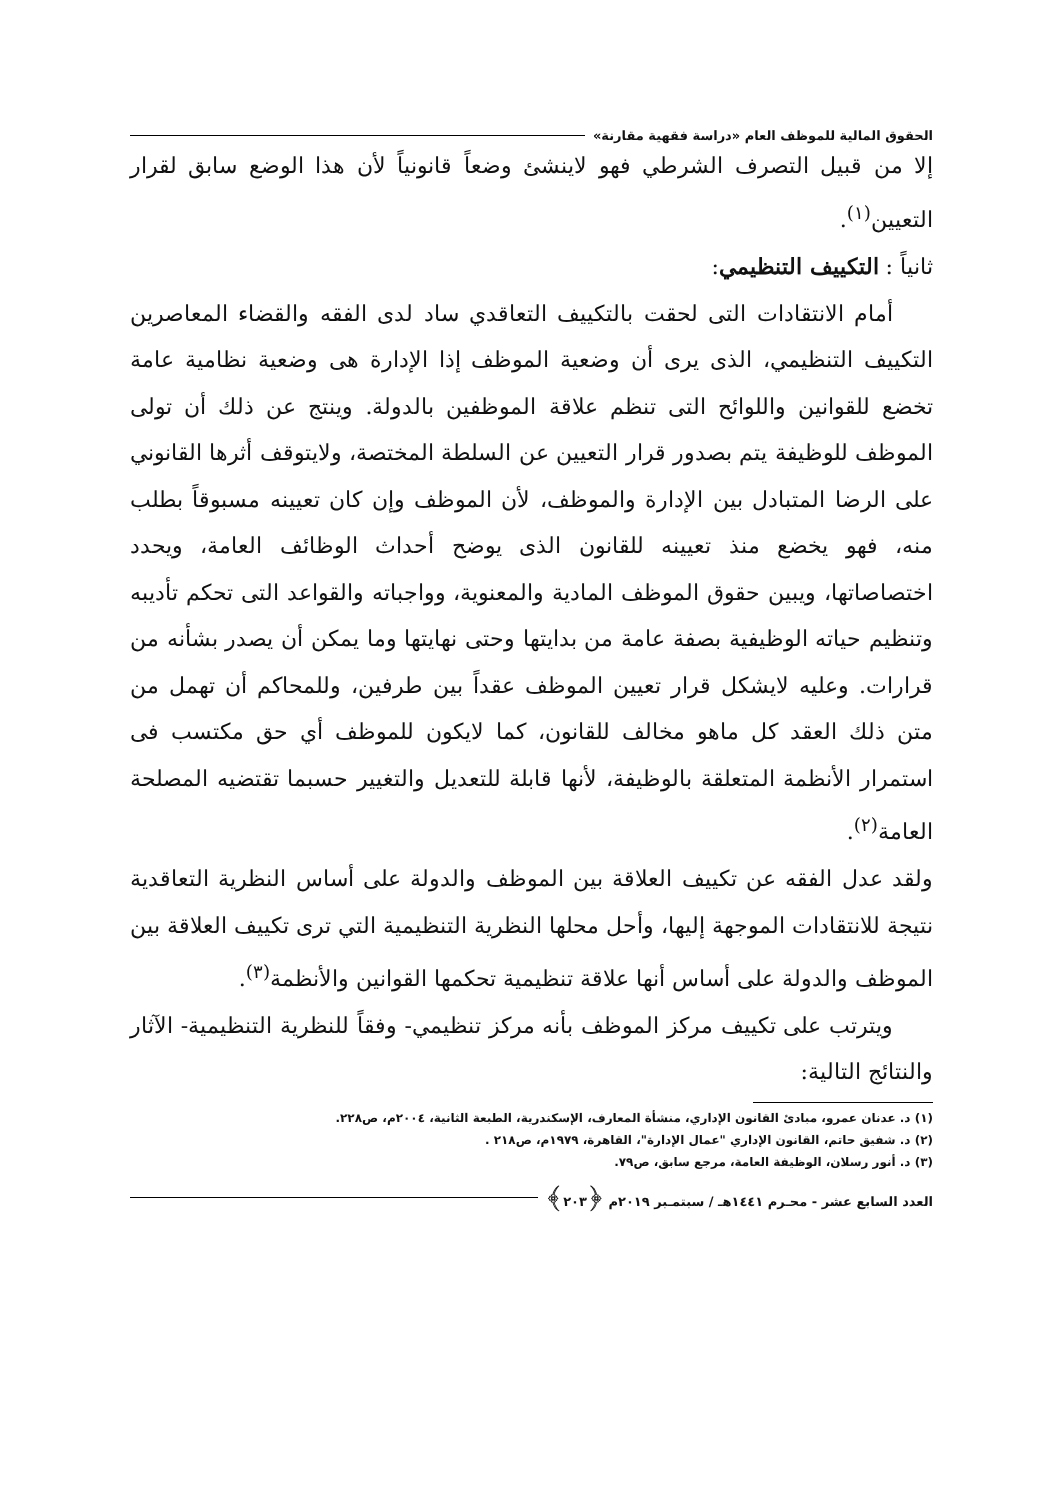الحقوق المالية للموظف العام «دراسة فقهية مقارنة»
إلا من قبيل التصرف الشرطي فهو لاينشئ وضعاً قانونياً لأن هذا الوضع سابق لقرار التعيين<sup>(١)</sup>.
ثانياً : التكييف التنظيمي:
أمام الانتقادات التى لحقت بالتكييف التعاقدي ساد لدى الفقه والقضاء المعاصرين التكييف التنظيمي، الذى يرى أن وضعية الموظف إذا الإدارة هى وضعية نظامية عامة تخضع للقوانين واللوائح التى تنظم علاقة الموظفين بالدولة. وينتج عن ذلك أن تولى الموظف للوظيفة يتم بصدور قرار التعيين عن السلطة المختصة، ولايتوقف أثرها القانوني على الرضا المتبادل بين الإدارة والموظف، لأن الموظف وإن كان تعيينه مسبوقاً بطلب منه، فهو يخضع منذ تعيينه للقانون الذى يوضح أحداث الوظائف العامة، ويحدد اختصاصاتها، ويبين حقوق الموظف المادية والمعنوية، وواجباته والقواعد التى تحكم تأديبه وتنظيم حياته الوظيفية بصفة عامة من بدايتها وحتى نهايتها وما يمكن أن يصدر بشأنه من قرارات. وعليه لايشكل قرار تعيين الموظف عقداً بين طرفين، وللمحاكم أن تهمل من متن ذلك العقد كل ماهو مخالف للقانون، كما لايكون للموظف أي حق مكتسب فى استمرار الأنظمة المتعلقة بالوظيفة، لأنها قابلة للتعديل والتغيير حسبما تقتضيه المصلحة العامة<sup>(٢)</sup>.
ولقد عدل الفقه عن تكييف العلاقة بين الموظف والدولة على أساس النظرية التعاقدية نتيجة للانتقادات الموجهة إليها، وأحل محلها النظرية التنظيمية التي ترى تكييف العلاقة بين الموظف والدولة على أساس أنها علاقة تنظيمية تحكمها القوانين والأنظمة<sup>(٣)</sup>.
ويترتب على تكييف مركز الموظف بأنه مركز تنظيمي- وفقاً للنظرية التنظيمية- الآثار والنتائج التالية:
(١) د. عدنان عمرو، مبادئ القانون الإداري، منشأة المعارف، الإسكندرية، الطبعة الثانية، ٢٠٠٤م، ص٢٢٨.
(٢) د. شفيق حاتم، القانون الإداري "عمال الإدارة"، القاهرة، ١٩٧٩م، ص٢١٨ .
(٣) د. أنور رسلان، الوظيفة العامة، مرجع سابق، ص٧٩.
العدد السابع عشر - محـرم ١٤٤١هـ / سبتمـبر ٢٠١٩م ﴿٢٠٣﴾